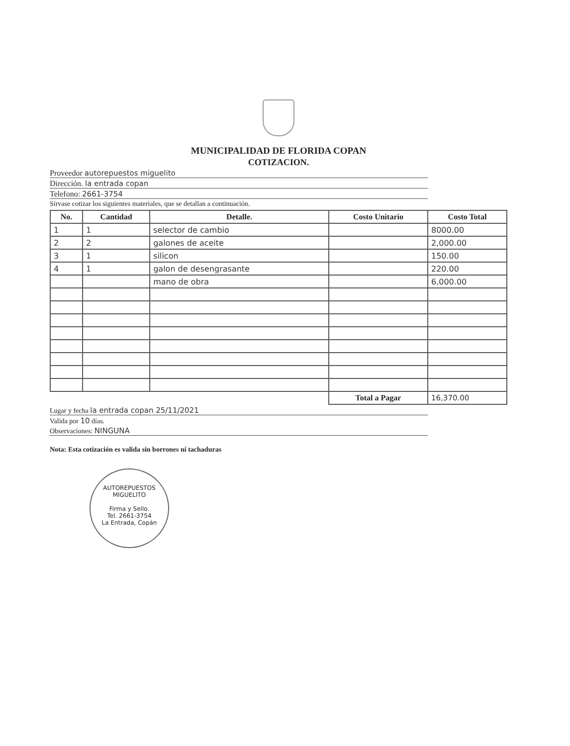MUNICIPALIDAD DE FLORIDA COPAN
COTIZACION.
Proveedor autorepuestos miguelito
Dirección. la entrada copan
Telefono: 2661-3754
Sírvase cotizar los siguientes materiales, que se detallan a continuación.
| No. | Cantidad | Detalle. | Costo Unitario | Costo Total |
| --- | --- | --- | --- | --- |
| 1 | 1 | selector de cambio | | 8000.00 |
| 2 | 2 | galones de aceite | | 2,000.00 |
| 3 | 1 | silicon | | 150.00 |
| 4 | 1 | galon de desengrasante | | 220.00 |
| | | mano de obra | | 6,000.00 |
| | | | Total a Pagar | 16,370.00 |
Lugar y fecha la entrada copan 25/11/2021
Valida por 10 días.
Observaciones: NINGUNA
Nota: Esta cotización es valida sin borrones ni tachaduras
AUTOREPUESTOS MIGUELITO
Firma y Sello.
Tel. 2661-3754
La Entrada, Copán